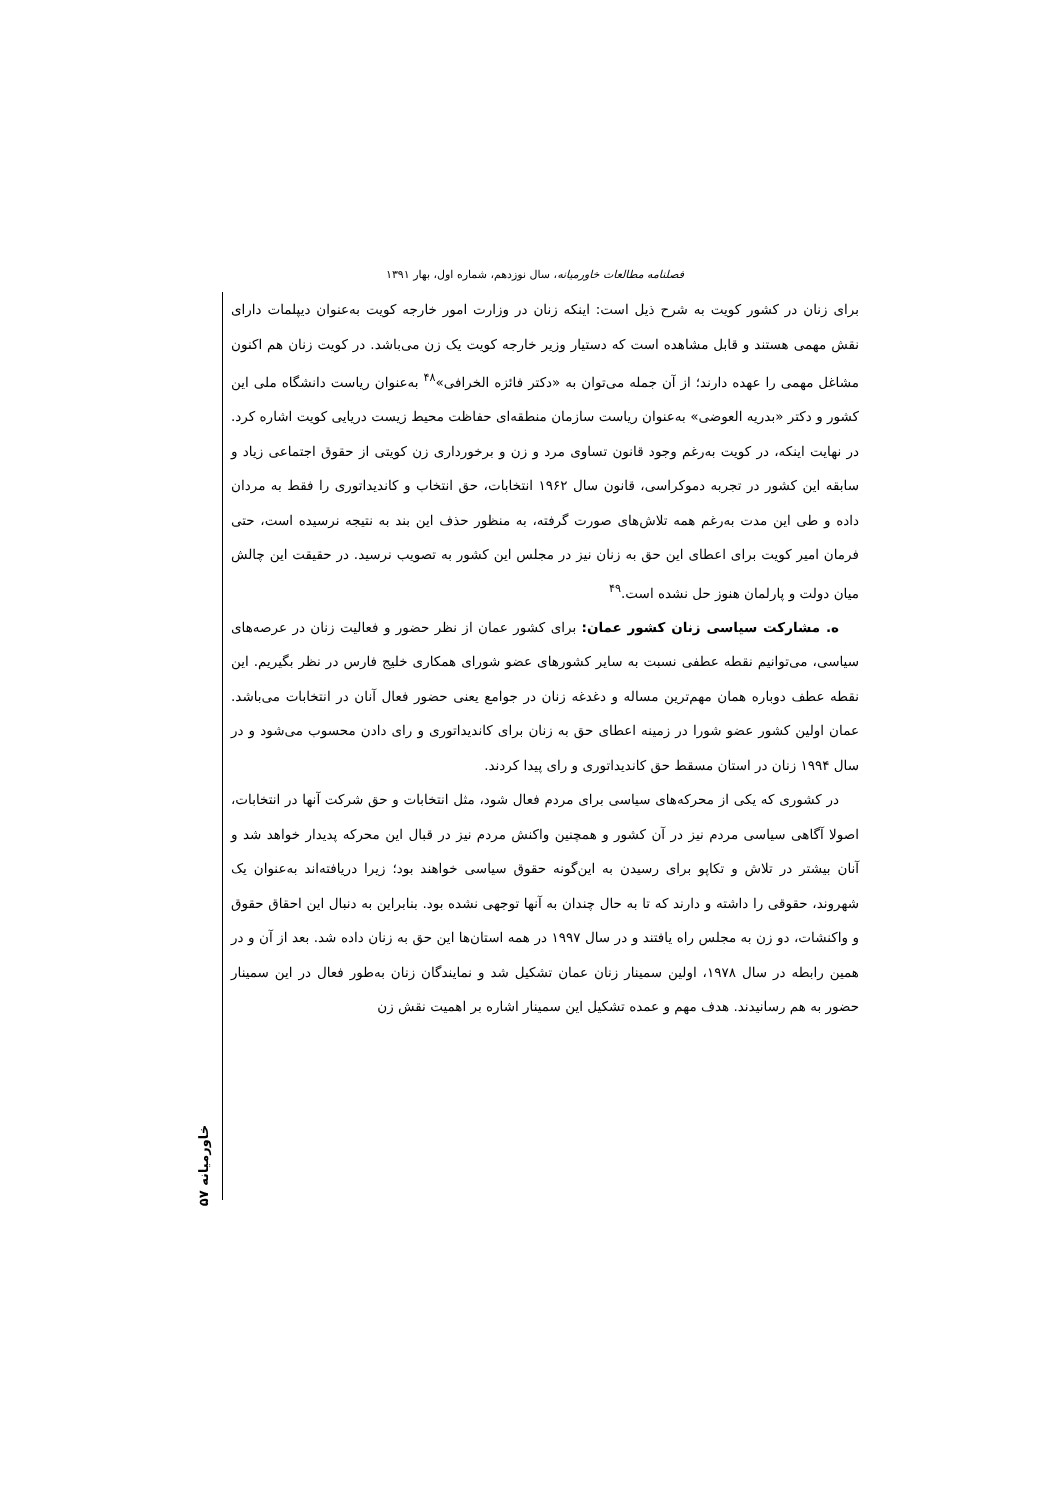فصلنامه مطالعات خاورمیانه، سال نوزدهم، شماره اول، بهار ۱۳۹۱
برای زنان در کشور کویت به شرح ذیل است: اینکه زنان در وزارت امور خارجه کویت به‌عنوان دیپلمات دارای نقش مهمی هستند و قابل مشاهده است که دستیار وزیر خارجه کویت یک زن می‌باشد. در کویت زنان هم اکنون مشاغل مهمی را عهده دارند؛ از آن جمله می‌توان به «دکتر فائزه الخرافی»<sup>۴۸</sup> به‌عنوان ریاست دانشگاه ملی این کشور و دکتر «بدریه العوضی» به‌عنوان ریاست سازمان منطقه‌ای حفاظت محیط زیست دریایی کویت اشاره کرد. در نهایت اینکه، در کویت به‌رغم وجود قانون تساوی مرد و زن و برخورداری زن کویتی از حقوق اجتماعی زیاد و سابقه این کشور در تجربه دموکراسی، قانون سال ۱۹۶۲ انتخابات، حق انتخاب و کاندیداتوری را فقط به مردان داده و طی این مدت به‌رغم همه تلاش‌های صورت گرفته، به منظور حذف این بند به نتیجه نرسیده است، حتی فرمان امیر کویت برای اعطای این حق به زنان نیز در مجلس این کشور به تصویب نرسید. در حقیقت این چالش میان دولت و پارلمان هنوز حل نشده است.<sup>۴۹</sup>
ه. مشارکت سیاسی زنان کشور عمان: برای کشور عمان از نظر حضور و فعالیت زنان در عرصه‌های سیاسی، می‌توانیم نقطه عطفی نسبت به سایر کشورهای عضو شورای همکاری خلیج فارس در نظر بگیریم. این نقطه عطف دوباره همان مهم‌ترین مساله و دغدغه زنان در جوامع یعنی حضور فعال آنان در انتخابات می‌باشد. عمان اولین کشور عضو شورا در زمینه اعطای حق به زنان برای کاندیداتوری و رای دادن محسوب می‌شود و در سال ۱۹۹۴ زنان در استان مسقط حق کاندیداتوری و رای پیدا کردند.
در کشوری که یکی از محرکه‌های سیاسی برای مردم فعال شود، مثل انتخابات و حق شرکت آنها در انتخابات، اصولا آگاهی سیاسی مردم نیز در آن کشور و همچنین واکنش مردم نیز در قبال این محرکه پدیدار خواهد شد و آنان بیشتر در تلاش و تکاپو برای رسیدن به این‌گونه حقوق سیاسی خواهند بود؛ زیرا دریافته‌اند به‌عنوان یک شهروند، حقوقی را داشته و دارند که تا به حال چندان به آنها توجهی نشده بود. بنابراین به دنبال این احقاق حقوق و واکنشات، دو زن به مجلس راه یافتند و در سال ۱۹۹۷ در همه استان‌ها این حق به زنان داده شد. بعد از آن و در همین رابطه در سال ۱۹۷۸، اولین سمینار زنان عمان تشکیل شد و نمایندگان زنان به‌طور فعال در این سمینار حضور به هم رسانیدند. هدف مهم و عمده تشکیل این سمینار اشاره بر اهمیت نقش زن
خاورمیانه ۵۷